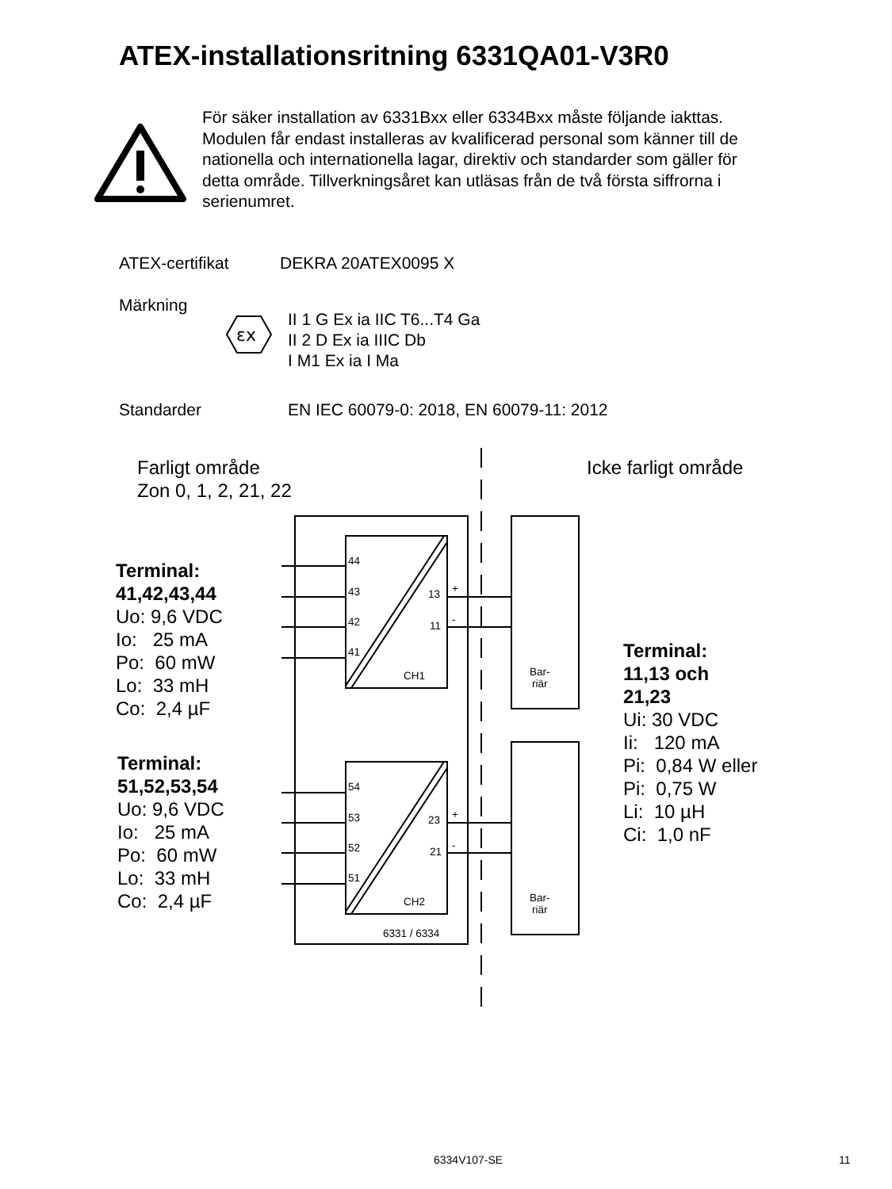ATEX-installationsritning 6331QA01-V3R0
För säker installation av 6331Bxx eller 6334Bxx måste följande iakttas. Modulen får endast installeras av kvalificerad personal som känner till de nationella och internationella lagar, direktiv och standarder som gäller för detta område. Tillverkningsåret kan utläsas från de två första siffrorna i serienumret.
ATEX-certifikat DEKRA 20ATEX0095 X
Märkning
εx
II 1 G Ex ia IIC T6...T4 Ga
II 2 D Ex ia IIIC Db
I M1 Ex ia I Ma
Standarder
EN IEC 60079-0: 2018, EN 60079-11: 2012
Farligt område
Zon 0, 1, 2, 21, 22
Icke farligt område
44
43
42
41
13 +
11 -
CH1
54
53
52
51
23 +
21 -
CH2
6331 / 6334
Bar-
riär
Bar-
riär
Terminal:
41,42,43,44
Uo: 9,6 VDC
Io: 25 mA
Po: 60 mW
Lo: 33 mH
Co: 2,4 µF
Terminal:
51,52,53,54
Uo: 9,6 VDC
Io: 25 mA
Po: 60 mW
Lo: 33 mH
Co: 2,4 µF
Terminal:
11,13 och
21,23
Ui: 30 VDC
Ii: 120 mA
Pi: 0,84 W eller
Pi: 0,75 W
Li: 10 µH
Ci: 1,0 nF
6334V107-SE 11